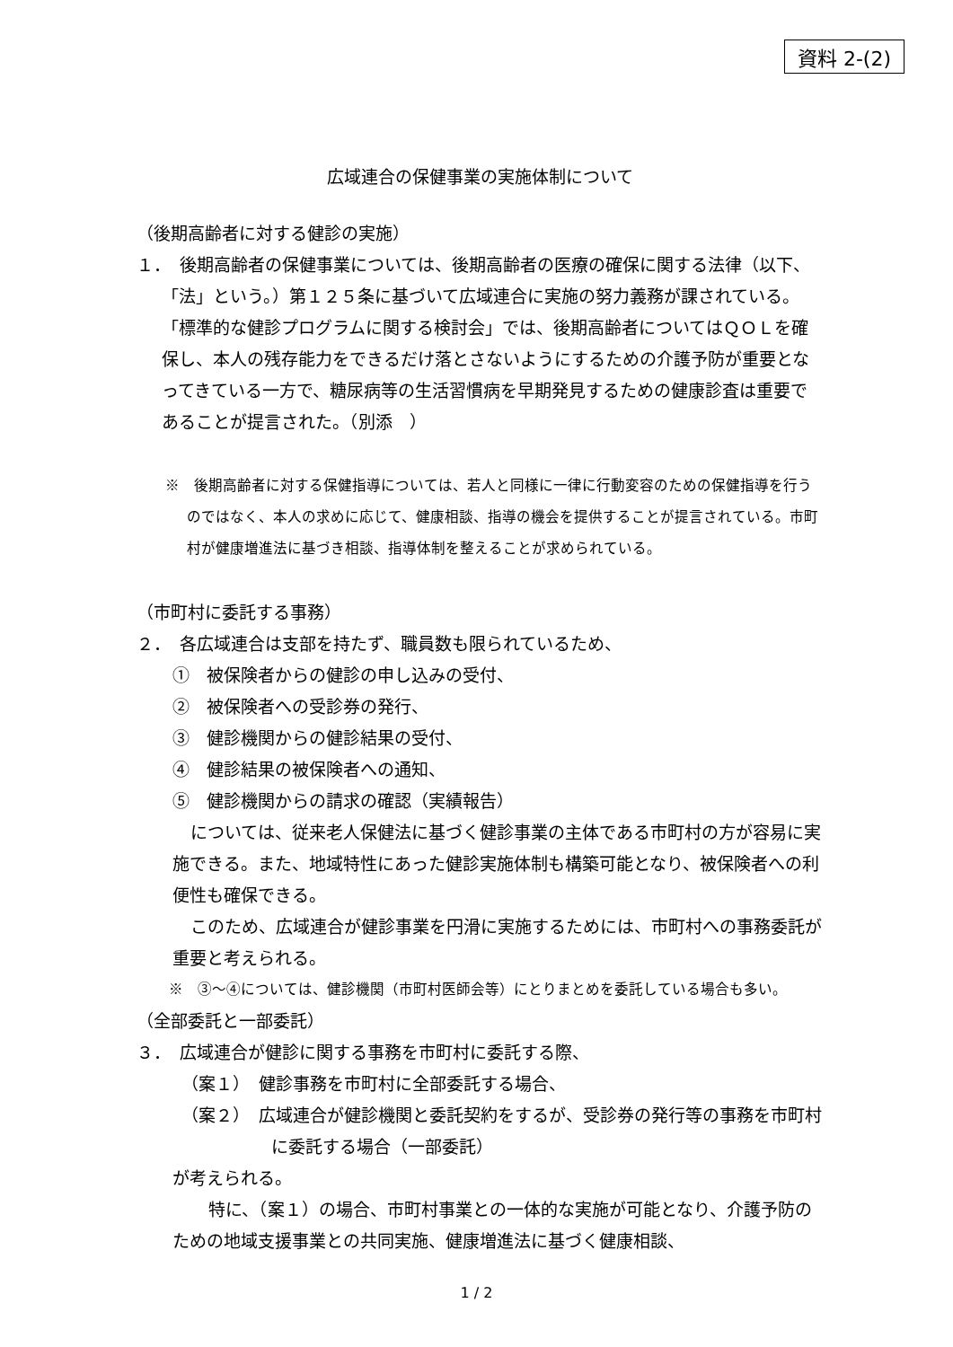資料 2-(2)
広域連合の保健事業の実施体制について
（後期高齢者に対する健診の実施）
１．　後期高齢者の保健事業については、後期高齢者の医療の確保に関する法律（以下、「法」という。）第１２５条に基づいて広域連合に実施の努力義務が課されている。「標準的な健診プログラムに関する検討会」では、後期高齢者についてはＱＯＬを確保し、本人の残存能力をできるだけ落とさないようにするための介護予防が重要となってきている一方で、糖尿病等の生活習慣病を早期発見するための健康診査は重要であることが提言された。（別添　）
※　後期高齢者に対する保健指導については、若人と同様に一律に行動変容のための保健指導を行うのではなく、本人の求めに応じて、健康相談、指導の機会を提供することが提言されている。市町村が健康増進法に基づき相談、指導体制を整えることが求められている。
（市町村に委託する事務）
２．　各広域連合は支部を持たず、職員数も限られているため、
①　被保険者からの健診の申し込みの受付、
②　被保険者への受診券の発行、
③　健診機関からの健診結果の受付、
④　健診結果の被保険者への通知、
⑤　健診機関からの請求の確認（実績報告）
については、従来老人保健法に基づく健診事業の主体である市町村の方が容易に実施できる。また、地域特性にあった健診実施体制も構築可能となり、被保険者への利便性も確保できる。
このため、広域連合が健診事業を円滑に実施するためには、市町村への事務委託が重要と考えられる。
※　③～④については、健診機関（市町村医師会等）にとりまとめを委託している場合も多い。
（全部委託と一部委託）
３．　広域連合が健診に関する事務を市町村に委託する際、
（案１）　健診事務を市町村に全部委託する場合、
（案２）　広域連合が健診機関と委託契約をするが、受診券の発行等の事務を市町村に委託する場合（一部委託）
が考えられる。
特に、（案１）の場合、市町村事業との一体的な実施が可能となり、介護予防のための地域支援事業との共同実施、健康増進法に基づく健康相談、
1 / 2